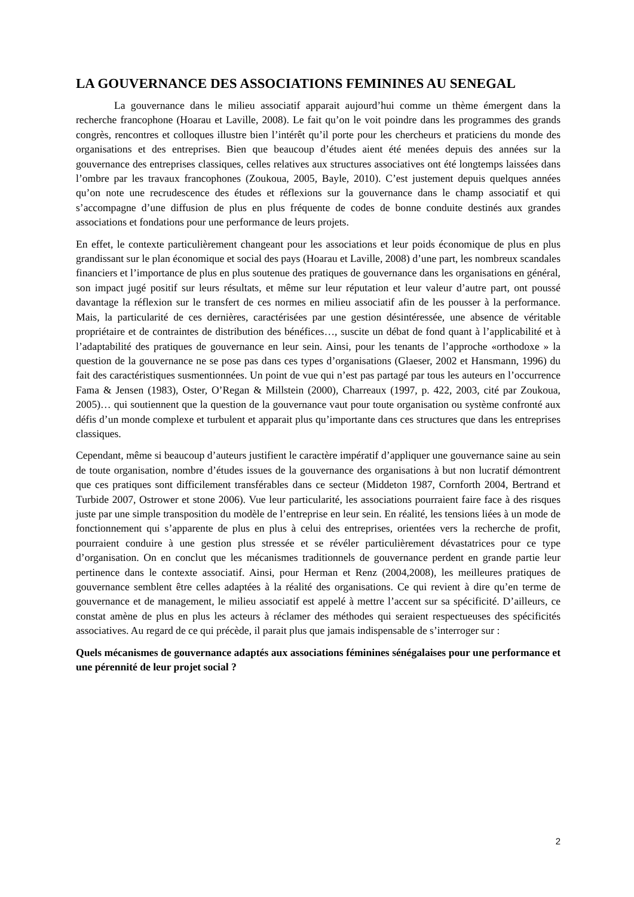LA GOUVERNANCE DES ASSOCIATIONS FEMININES AU SENEGAL
La gouvernance dans le milieu associatif apparait aujourd’hui comme un thème émergent dans la recherche francophone (Hoarau et Laville, 2008). Le fait qu’on le voit poindre dans les programmes des grands congrès, rencontres et colloques illustre bien l’intérêt qu’il porte pour les chercheurs et praticiens du monde des organisations et des entreprises. Bien que beaucoup d’études aient été menées depuis des années sur la gouvernance des entreprises classiques, celles relatives aux structures associatives ont été longtemps laissées dans l’ombre par les travaux francophones (Zoukoua, 2005, Bayle, 2010). C’est justement depuis quelques années qu’on note une recrudescence des études et réflexions sur la gouvernance dans le champ associatif et qui s’accompagne d’une diffusion de plus en plus fréquente de codes de bonne conduite destinés aux grandes associations et fondations pour une performance de leurs projets.
En effet, le contexte particulièrement changeant pour les associations et leur poids économique de plus en plus grandissant sur le plan économique et social des pays (Hoarau et Laville, 2008) d’une part, les nombreux scandales financiers et l’importance de plus en plus soutenue des pratiques de gouvernance dans les organisations en général, son impact jugé positif sur leurs résultats, et même sur leur réputation et leur valeur d’autre part, ont poussé davantage la réflexion sur le transfert de ces normes en milieu associatif afin de les pousser à la performance. Mais, la particularité de ces dernières, caractérisées par une gestion désintéressée, une absence de véritable propriétaire et de contraintes de distribution des bénéfices…, suscite un débat de fond quant à l’applicabilité et à l’adaptabilité des pratiques de gouvernance en leur sein. Ainsi, pour les tenants de l’approche «orthodoxe » la question de la gouvernance ne se pose pas dans ces types d’organisations (Glaeser, 2002 et Hansmann, 1996) du fait des caractéristiques susmentionnées. Un point de vue qui n’est pas partagé par tous les auteurs en l’occurrence Fama & Jensen (1983), Oster, O’Regan & Millstein (2000), Charreaux (1997, p. 422, 2003, cité par Zoukoua, 2005)… qui soutiennent que la question de la gouvernance vaut pour toute organisation ou système confronté aux défis d’un monde complexe et turbulent et apparait plus qu’importante dans ces structures que dans les entreprises classiques.
Cependant, même si beaucoup d’auteurs justifient le caractère impératif d’appliquer une gouvernance saine au sein de toute organisation, nombre d’études issues de la gouvernance des organisations à but non lucratif démontrent que ces pratiques sont difficilement transférables dans ce secteur (Middeton 1987, Cornforth 2004, Bertrand et Turbide 2007, Ostrower et stone 2006). Vue leur particularité, les associations pourraient faire face à des risques juste par une simple transposition du modèle de l’entreprise en leur sein. En réalité, les tensions liées à un mode de fonctionnement qui s’apparente de plus en plus à celui des entreprises, orientées vers la recherche de profit, pourraient conduire à une gestion plus stressée et se révéler particulièrement dévastatrices pour ce type d’organisation. On en conclut que les mécanismes traditionnels de gouvernance perdent en grande partie leur pertinence dans le contexte associatif. Ainsi, pour Herman et Renz (2004,2008), les meilleures pratiques de gouvernance semblent être celles adaptées à la réalité des organisations. Ce qui revient à dire qu’en terme de gouvernance et de management, le milieu associatif est appelé à mettre l’accent sur sa spécificité. D’ailleurs, ce constat amène de plus en plus les acteurs à réclamer des méthodes qui seraient respectueuses des spécificités associatives. Au regard de ce qui précède, il parait plus que jamais indispensable de s’interroger sur :
Quels mécanismes de gouvernance adaptés aux associations féminines sénégalaises pour une performance et une pérennité de leur projet social ?
2